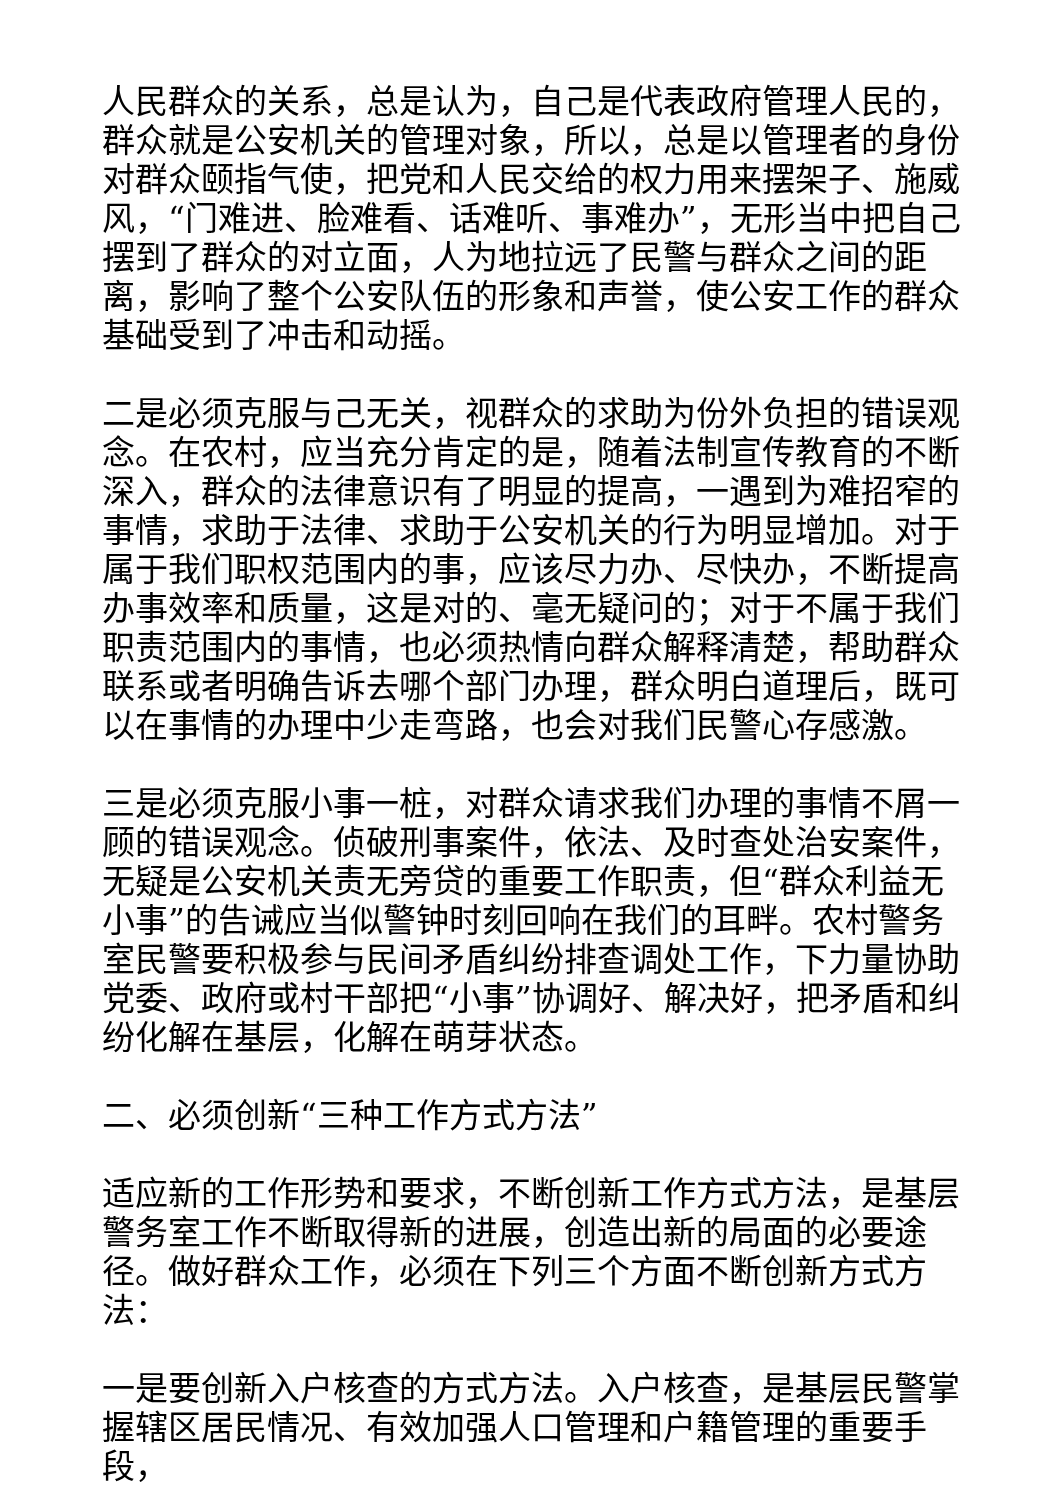人民群众的关系，总是认为，自己是代表政府管理人民的，群众就是公安机关的管理对象，所以，总是以管理者的身份对群众颐指气使，把党和人民交给的权力用来摆架子、施威风，“门难进、脸难看、话难听、事难办”，无形当中把自己摆到了群众的对立面，人为地拉远了民警与群众之间的距离，影响了整个公安队伍的形象和声誉，使公安工作的群众基础受到了冲击和动摇。
二是必须克服与己无关，视群众的求助为份外负担的错误观念。在农村，应当充分肯定的是，随着法制宣传教育的不断深入，群众的法律意识有了明显的提高，一遇到为难招窄的事情，求助于法律、求助于公安机关的行为明显增加。对于属于我们职权范围内的事，应该尽力办、尽快办，不断提高办事效率和质量，这是对的、毫无疑问的；对于不属于我们职责范围内的事情，也必须热情向群众解释清楚，帮助群众联系或者明确告诉去哪个部门办理，群众明白道理后，既可以在事情的办理中少走弯路，也会对我们民警心存感激。
三是必须克服小事一桩，对群众请求我们办理的事情不屑一顾的错误观念。侦破刑事案件，依法、及时查处治安案件，无疑是公安机关责无旁贷的重要工作职责，但“群众利益无小事”的告诫应当似警钟时刻回响在我们的耳畔。农村警务室民警要积极参与民间矛盾纠纷排查调处工作，下力量协助党委、政府或村干部把“小事”协调好、解决好，把矛盾和纠纷化解在基层，化解在萌芽状态。
二、必须创新“三种工作方式方法”
适应新的工作形势和要求，不断创新工作方式方法，是基层警务室工作不断取得新的进展，创造出新的局面的必要途径。做好群众工作，必须在下列三个方面不断创新方式方法：
一是要创新入户核查的方式方法。入户核查，是基层民警掌握辖区居民情况、有效加强人口管理和户籍管理的重要手段，